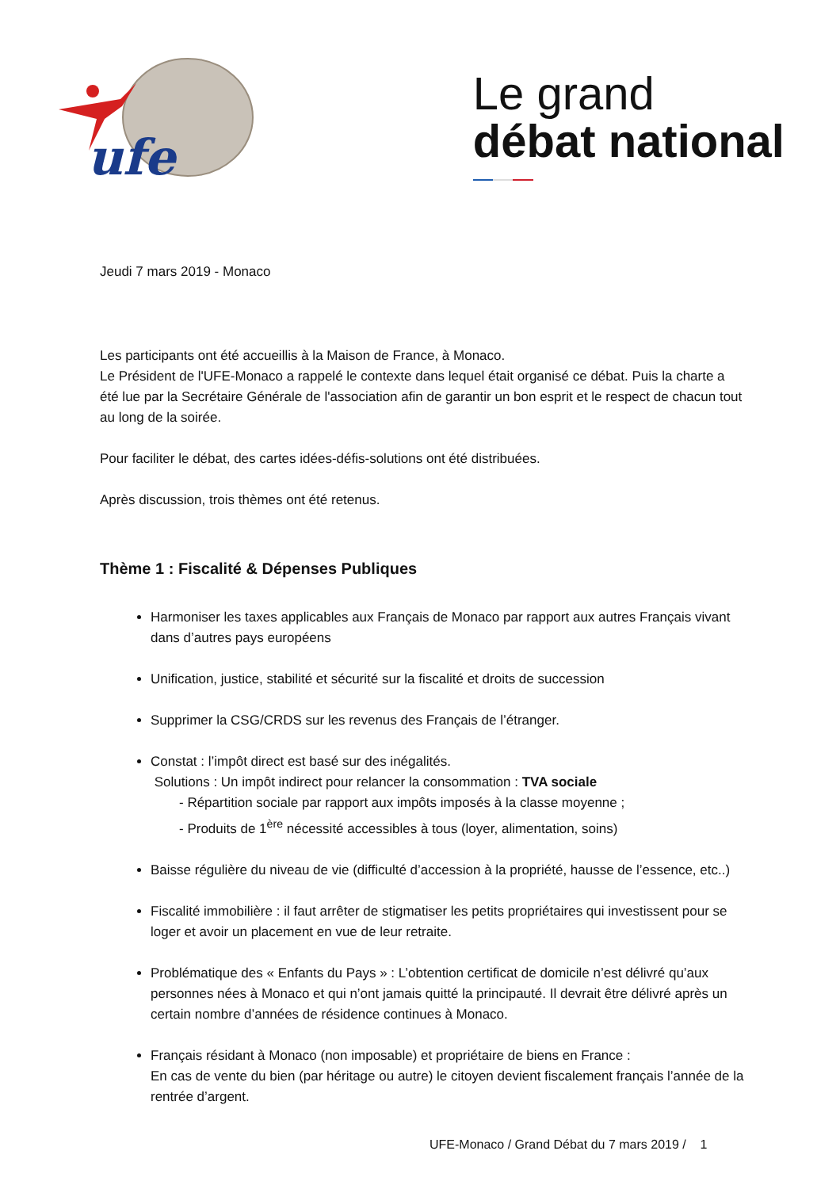ufe
Le grand
débat national
Jeudi 7 mars 2019 - Monaco
Les participants ont été accueillis à la Maison de France, à Monaco.
Le Président de l'UFE-Monaco a rappelé le contexte dans lequel était organisé ce débat. Puis la charte a été lue par la Secrétaire Générale de l'association afin de garantir un bon esprit et le respect de chacun tout au long de la soirée.
Pour faciliter le débat, des cartes idées-défis-solutions ont été distribuées.
Après discussion, trois thèmes ont été retenus.
Thème 1 : Fiscalité & Dépenses Publiques
Harmoniser les taxes applicables aux Français de Monaco par rapport aux autres Français vivant dans d’autres pays européens
Unification, justice, stabilité et sécurité sur la fiscalité et droits de succession
Supprimer la CSG/CRDS sur les revenus des Français de l’étranger.
Constat : l’impôt direct est basé sur des inégalités.
Solutions : Un impôt indirect pour relancer la consommation : TVA sociale
- Répartition sociale par rapport aux impôts imposés à la classe moyenne ;
- Produits de 1<sup>ère</sup> nécessité accessibles à tous (loyer, alimentation, soins)
Baisse régulière du niveau de vie (difficulté d’accession à la propriété, hausse de l’essence, etc..)
Fiscalité immobilière : il faut arrêter de stigmatiser les petits propriétaires qui investissent pour se loger et avoir un placement en vue de leur retraite.
Problématique des « Enfants du Pays » : L’obtention certificat de domicile n’est délivré qu’aux personnes nées à Monaco et qui n’ont jamais quitté la principauté. Il devrait être délivré après un certain nombre d’années de résidence continues à Monaco.
Français résidant à Monaco (non imposable) et propriétaire de biens en France :
En cas de vente du bien (par héritage ou autre) le citoyen devient fiscalement français l’année de la rentrée d’argent.
UFE-Monaco / Grand Débat du 7 mars 2019 / 1